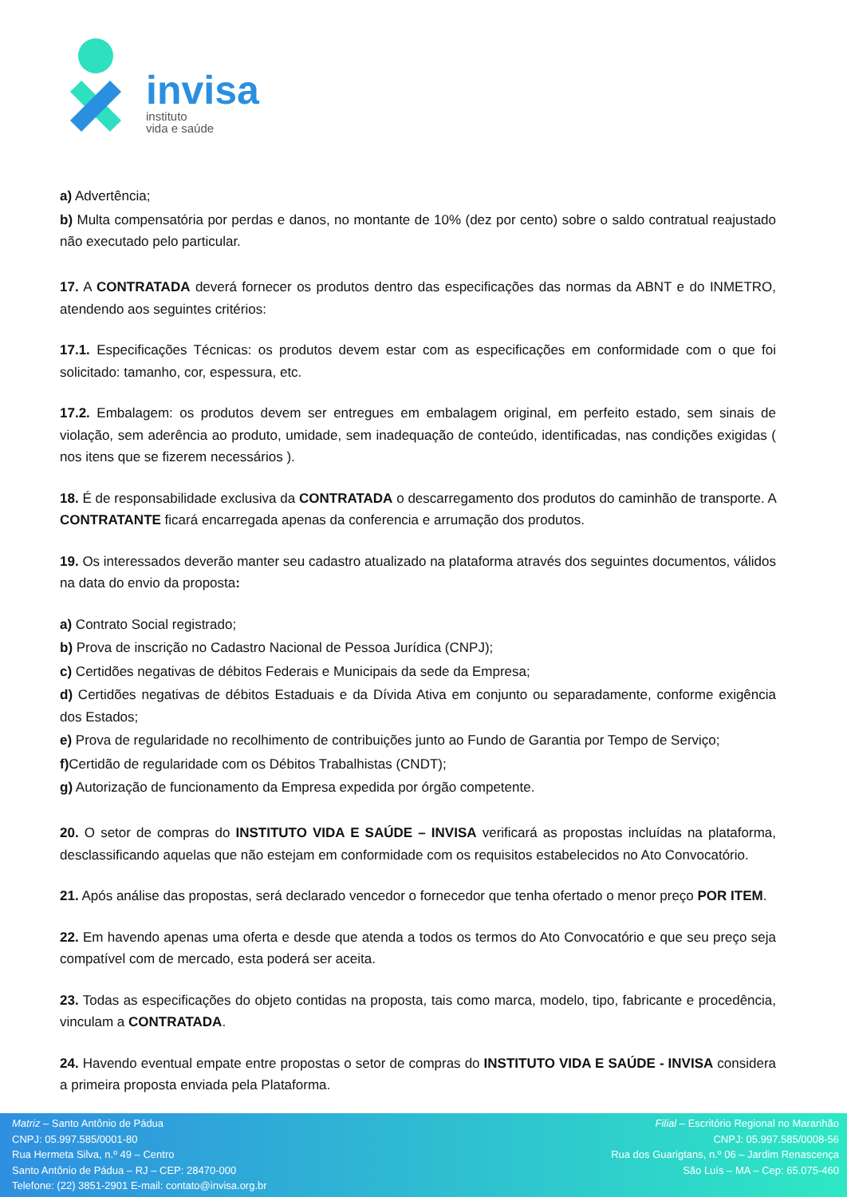invisa
instituto
vida e saúde
a) Advertência;
b) Multa compensatória por perdas e danos, no montante de 10% (dez por cento) sobre o saldo contratual reajustado não executado pelo particular.
17. A CONTRATADA deverá fornecer os produtos dentro das especificações das normas da ABNT e do INMETRO, atendendo aos seguintes critérios:
17.1. Especificações Técnicas: os produtos devem estar com as especificações em conformidade com o que foi solicitado: tamanho, cor, espessura, etc.
17.2. Embalagem: os produtos devem ser entregues em embalagem original, em perfeito estado, sem sinais de violação, sem aderência ao produto, umidade, sem inadequação de conteúdo, identificadas, nas condições exigidas ( nos itens que se fizerem necessários ).
18. É de responsabilidade exclusiva da CONTRATADA o descarregamento dos produtos do caminhão de transporte. A CONTRATANTE ficará encarregada apenas da conferencia e arrumação dos produtos.
19. Os interessados deverão manter seu cadastro atualizado na plataforma através dos seguintes documentos, válidos na data do envio da proposta:
a) Contrato Social registrado;
b) Prova de inscrição no Cadastro Nacional de Pessoa Jurídica (CNPJ);
c) Certidões negativas de débitos Federais e Municipais da sede da Empresa;
d) Certidões negativas de débitos Estaduais e da Dívida Ativa em conjunto ou separadamente, conforme exigência dos Estados;
e) Prova de regularidade no recolhimento de contribuições junto ao Fundo de Garantia por Tempo de Serviço;
f) Certidão de regularidade com os Débitos Trabalhistas (CNDT);
g) Autorização de funcionamento da Empresa expedida por órgão competente.
20. O setor de compras do INSTITUTO VIDA E SAÚDE – INVISA verificará as propostas incluídas na plataforma, desclassificando aquelas que não estejam em conformidade com os requisitos estabelecidos no Ato Convocatório.
21. Após análise das propostas, será declarado vencedor o fornecedor que tenha ofertado o menor preço POR ITEM.
22. Em havendo apenas uma oferta e desde que atenda a todos os termos do Ato Convocatório e que seu preço seja compatível com de mercado, esta poderá ser aceita.
23. Todas as especificações do objeto contidas na proposta, tais como marca, modelo, tipo, fabricante e procedência, vinculam a CONTRATADA.
24. Havendo eventual empate entre propostas o setor de compras do INSTITUTO VIDA E SAÚDE - INVISA considera a primeira proposta enviada pela Plataforma.
Matriz – Santo Antônio de Pádua
CNPJ: 05.997.585/0001-80
Rua Hermeta Silva, n.º 49 – Centro
Santo Antônio de Pádua – RJ – CEP: 28470-000
Telefone: (22) 3851-2901 E-mail: contato@invisa.org.br
Filial – Escritório Regional no Maranhão
CNPJ: 05.997.585/0008-56
Rua dos Guarigtans, n.º 06 – Jardim Renascença
São Luís – MA – Cep: 65.075-460